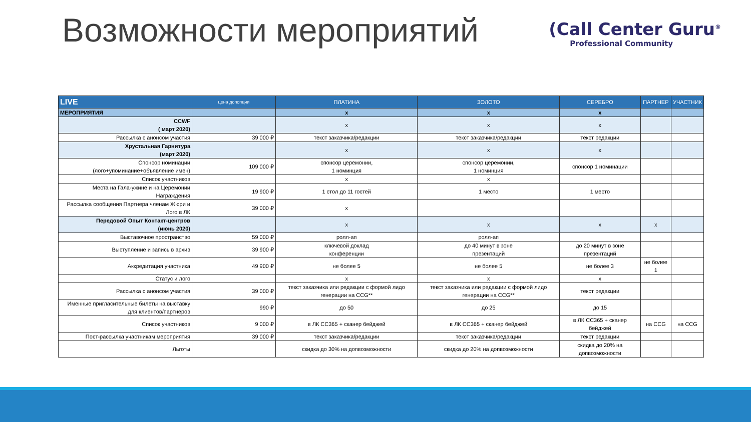Возможности мероприятий
(Call Center Guru<sup>®</sup>
Professional Community
| LIVE | цена допопции | ПЛАТИНА | ЗОЛОТО | СЕРЕБРО | ПАРТНЕР | УЧАСТНИК |
| --- | --- | --- | --- | --- | --- | --- |
| МЕРОПРИЯТИЯ | | x | x | x | | |
| CCWF ( март 2020) | | x | x | x | | |
| Рассылка с анонсом участия | 39 000 ₽ | текст заказчика/редакции | текст заказчика/редакции | текст редакции | | |
| Хрустальная Гарнитура (март 2020) | | x | x | x | | |
| Спонсор номинации (лого+упоминание+объявление имен) | 109 000 ₽ | спонсор церемонии, 1 номинция | спонсор церемонии, 1 номинция | спонсор 1 номинации | | |
| Список участников | | x | x | | | |
| Места на Гала-ужине и на Церемонии Награждения | 19 900 ₽ | 1 стол до 11 гостей | 1 место | 1 место | | |
| Рассылка сообщения Партнера членам Жюри и Лого в ЛК | 39 000 ₽ | x | | | | |
| Передовой Опыт Контакт-центров (июнь 2020) | | x | x | x | x | |
| Выставочное пространство | 59 000 ₽ | ролл-ап | ролл-ап | | | |
| Выступление и запись в архив | 39 900 ₽ | ключевой доклад конференции | до 40 минут в зоне презентаций | до 20 минут в зоне презентаций | | |
| Аккредитация участника | 49 900 ₽ | не более 5 | не более 5 | не более 3 | не более 1 | |
| Статус и лого | | x | x | x | | |
| Рассылка с анонсом участия | 39 000 ₽ | текст заказчика или редакции с формой лидо генерации на CCG** | текст заказчика или редакции с формой лидо генерации на CCG** | текст редакции | | |
| Именные пригласительные билеты на выставку для клиентов/партнеров | 990 ₽ | до 50 | до 25 | до 15 | | |
| Список участников | 9 000 ₽ | в ЛК CC365 + сканер бейджей | в ЛК CC365 + сканер бейджей | в ЛК CC365 + сканер бейджей | на CCG | на CCG |
| Пост-рассылка участникам мероприятия | 39 000 ₽ | текст заказчика/редакции | текст заказчика/редакции | текст редакции | | |
| Льготы | | скидка до 30% на допвозможности | скидка до 20% на допвозможности | скидка до 20% на допвозможности | | |